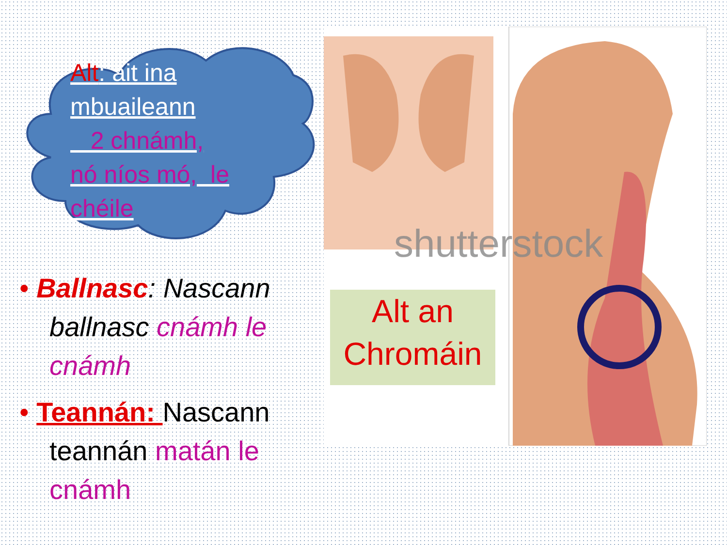Alt: áit ina mbuaileann
2 chnámh,
nó níos mó, le chéile
• Ballnasc: Nascann ballnasc cnámh le cnámh
• Teannán: Nascann teannán matán le cnámh
shutterstock
Alt an
Chromáin